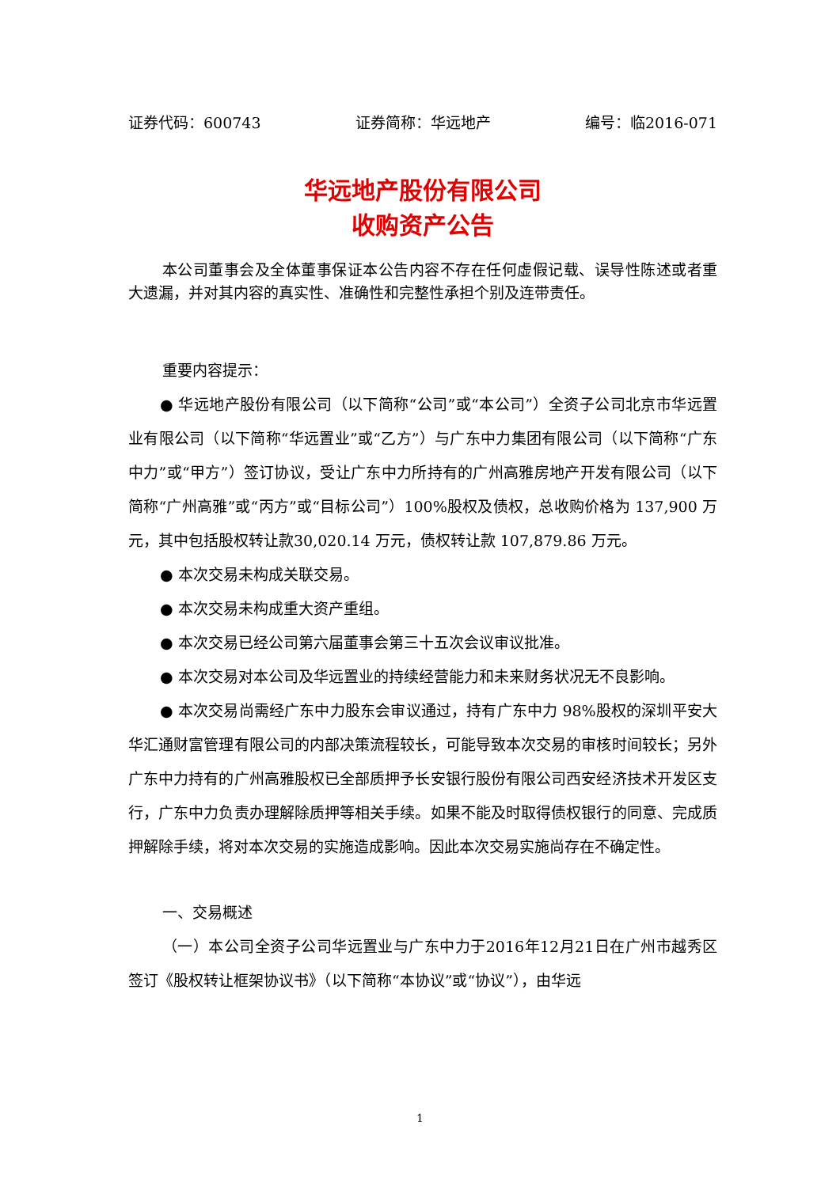证券代码：600743 证券简称：华远地产 编号：临2016-071
华远地产股份有限公司
收购资产公告
本公司董事会及全体董事保证本公告内容不存在任何虚假记载、误导性陈述或者重大遗漏，并对其内容的真实性、准确性和完整性承担个别及连带责任。
重要内容提示：
● 华远地产股份有限公司（以下简称“公司”或“本公司”）全资子公司北京市华远置业有限公司（以下简称“华远置业”或“乙方”）与广东中力集团有限公司（以下简称“广东中力”或“甲方”）签订协议，受让广东中力所持有的广州高雅房地产开发有限公司（以下简称“广州高雅”或“丙方”或“目标公司”）100%股权及债权，总收购价格为 137,900 万元，其中包括股权转让款30,020.14 万元，债权转让款 107,879.86 万元。
● 本次交易未构成关联交易。
● 本次交易未构成重大资产重组。
● 本次交易已经公司第六届董事会第三十五次会议审议批准。
● 本次交易对本公司及华远置业的持续经营能力和未来财务状况无不良影响。
● 本次交易尚需经广东中力股东会审议通过，持有广东中力 98%股权的深圳平安大华汇通财富管理有限公司的内部决策流程较长，可能导致本次交易的审核时间较长；另外广东中力持有的广州高雅股权已全部质押予长安银行股份有限公司西安经济技术开发区支行，广东中力负责办理解除质押等相关手续。如果不能及时取得债权银行的同意、完成质押解除手续，将对本次交易的实施造成影响。因此本次交易实施尚存在不确定性。
一、交易概述
（一）本公司全资子公司华远置业与广东中力于2016年12月21日在广州市越秀区签订《股权转让框架协议书》（以下简称“本协议”或“协议”），由华远
1